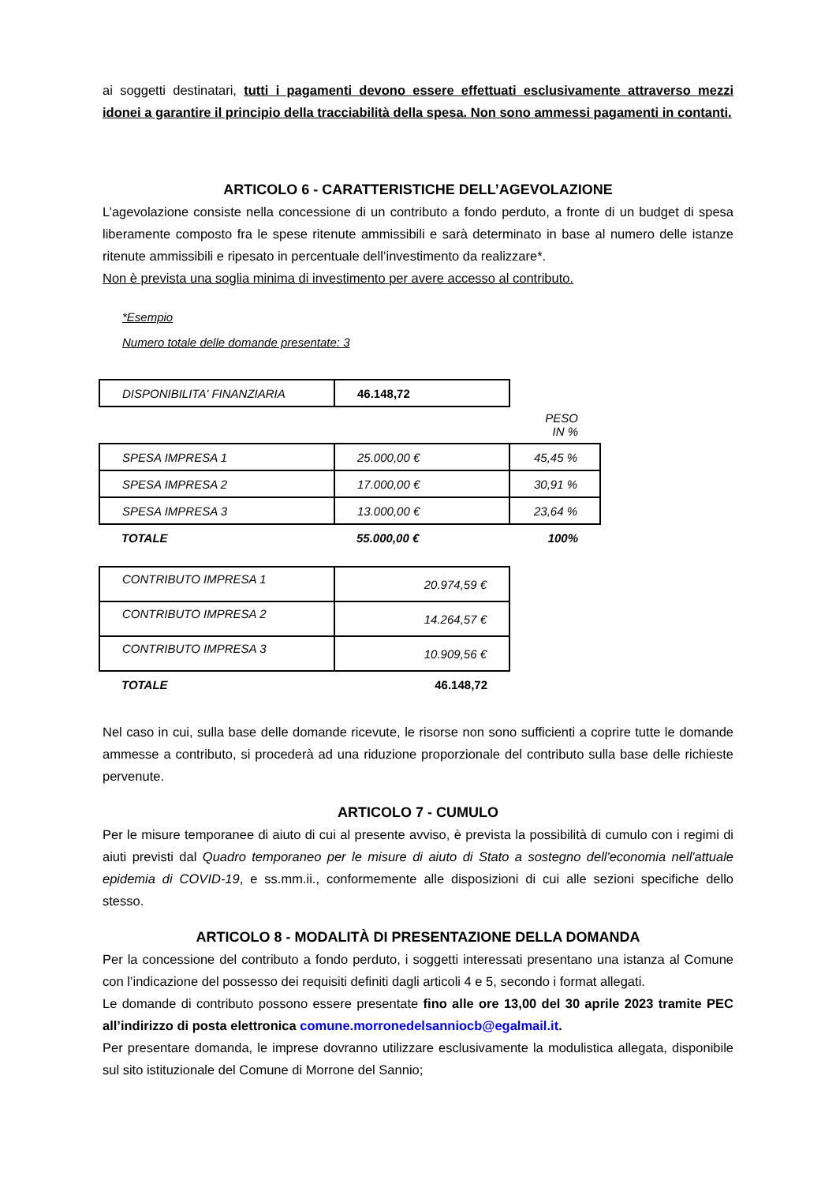ai soggetti destinatari, tutti i pagamenti devono essere effettuati esclusivamente attraverso mezzi idonei a garantire il principio della tracciabilità della spesa. Non sono ammessi pagamenti in contanti.
ARTICOLO 6 - CARATTERISTICHE DELL’AGEVOLAZIONE
L’agevolazione consiste nella concessione di un contributo a fondo perduto, a fronte di un budget di spesa liberamente composto fra le spese ritenute ammissibili e sarà determinato in base al numero delle istanze ritenute ammissibili e ripesato in percentuale dell’investimento da realizzare*.
Non è prevista una soglia minima di investimento per avere accesso al contributo.
*Esempio
Numero totale delle domande presentate: 3
| DISPONIBILITA' FINANZIARIA | 46.148,72 | |
| | | PESO IN % |
| SPESA IMPRESA 1 | 25.000,00 € | 45,45 % |
| SPESA IMPRESA 2 | 17.000,00 € | 30,91 % |
| SPESA IMPRESA 3 | 13.000,00 € | 23,64 % |
| TOTALE | 55.000,00 € | 100% |
| CONTRIBUTO IMPRESA 1 | 20.974,59 € |
| CONTRIBUTO IMPRESA 2 | 14.264,57 € |
| CONTRIBUTO IMPRESA 3 | 10.909,56 € |
| TOTALE | 46.148,72 |
Nel caso in cui, sulla base delle domande ricevute, le risorse non sono sufficienti a coprire tutte le domande ammesse a contributo, si procederà ad una riduzione proporzionale del contributo sulla base delle richieste pervenute.
ARTICOLO 7 - CUMULO
Per le misure temporanee di aiuto di cui al presente avviso, è prevista la possibilità di cumulo con i regimi di aiuti previsti dal Quadro temporaneo per le misure di aiuto di Stato a sostegno dell'economia nell'attuale epidemia di COVID-19, e ss.mm.ii., conformemente alle disposizioni di cui alle sezioni specifiche dello stesso.
ARTICOLO 8 - MODALITÀ DI PRESENTAZIONE DELLA DOMANDA
Per la concessione del contributo a fondo perduto, i soggetti interessati presentano una istanza al Comune con l’indicazione del possesso dei requisiti definiti dagli articoli 4 e 5, secondo i format allegati.
Le domande di contributo possono essere presentate fino alle ore 13,00 del 30 aprile 2023 tramite PEC all’indirizzo di posta elettronica comune.morronedelsanniocb@egalmail.it.
Per presentare domanda, le imprese dovranno utilizzare esclusivamente la modulistica allegata, disponibile sul sito istituzionale del Comune di Morrone del Sannio;